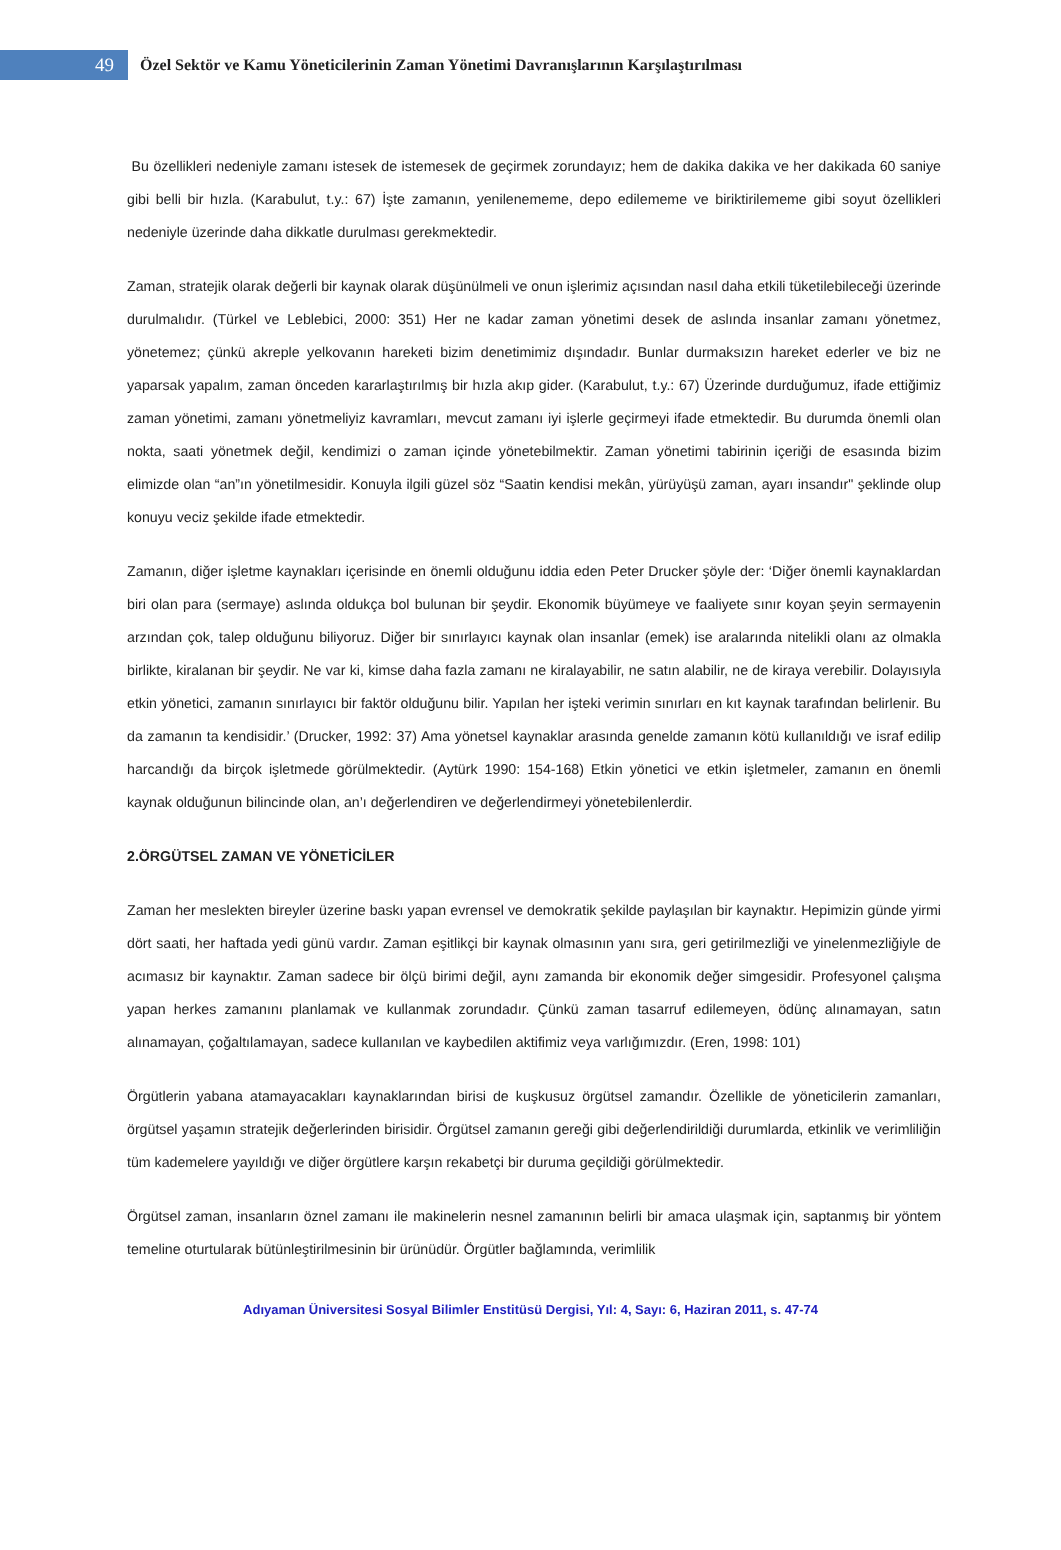49
Özel Sektör ve Kamu Yöneticilerinin Zaman Yönetimi Davranışlarının Karşılaştırılması
Bu özellikleri nedeniyle zamanı istesek de istemesek de geçirmek zorundayız; hem de dakika dakika ve her dakikada 60 saniye gibi belli bir hızla. (Karabulut, t.y.: 67) İşte zamanın, yenilenememe, depo edilememe ve biriktirilememe gibi soyut özellikleri nedeniyle üzerinde daha dikkatle durulması gerekmektedir.
Zaman, stratejik olarak değerli bir kaynak olarak düşünülmeli ve onun işlerimiz açısından nasıl daha etkili tüketilebileceği üzerinde durulmalıdır. (Türkel ve Leblebici, 2000: 351) Her ne kadar zaman yönetimi desek de aslında insanlar zamanı yönetmez, yönetemez; çünkü akreple yelkovanın hareketi bizim denetimimiz dışındadır. Bunlar durmaksızın hareket ederler ve biz ne yaparsak yapalım, zaman önceden kararlaştırılmış bir hızla akıp gider. (Karabulut, t.y.: 67) Üzerinde durduğumuz, ifade ettiğimiz zaman yönetimi, zamanı yönetmeliyiz kavramları, mevcut zamanı iyi işlerle geçirmeyi ifade etmektedir. Bu durumda önemli olan nokta, saati yönetmek değil, kendimizi o zaman içinde yönetebilmektir. Zaman yönetimi tabirinin içeriği de esasında bizim elimizde olan “an”ın yönetilmesidir. Konuyla ilgili güzel söz “Saatin kendisi mekân, yürüyüşü zaman, ayarı insandır" şeklinde olup konuyu veciz şekilde ifade etmektedir.
Zamanın, diğer işletme kaynakları içerisinde en önemli olduğunu iddia eden Peter Drucker şöyle der: ‘Diğer önemli kaynaklardan biri olan para (sermaye) aslında oldukça bol bulunan bir şeydir. Ekonomik büyümeye ve faaliyete sınır koyan şeyin sermayenin arzından çok, talep olduğunu biliyoruz. Diğer bir sınırlayıcı kaynak olan insanlar (emek) ise aralarında nitelikli olanı az olmakla birlikte, kiralanan bir şeydir. Ne var ki, kimse daha fazla zamanı ne kiralayabilir, ne satın alabilir, ne de kiraya verebilir. Dolayısıyla etkin yönetici, zamanın sınırlayıcı bir faktör olduğunu bilir. Yapılan her işteki verimin sınırları en kıt kaynak tarafından belirlenir. Bu da zamanın ta kendisidir.’ (Drucker, 1992: 37) Ama yönetsel kaynaklar arasında genelde zamanın kötü kullanıldığı ve israf edilip harcandığı da birçok işletmede görülmektedir. (Aytürk 1990: 154-168) Etkin yönetici ve etkin işletmeler, zamanın en önemli kaynak olduğunun bilincinde olan, an’ı değerlendiren ve değerlendirmeyi yönetebilenlerdir.
2.ÖRGÜTSEL ZAMAN VE YÖNETİCİLER
Zaman her meslekten bireyler üzerine baskı yapan evrensel ve demokratik şekilde paylaşılan bir kaynaktır. Hepimizin günde yirmi dört saati, her haftada yedi günü vardır. Zaman eşitlikçi bir kaynak olmasının yanı sıra, geri getirilmezliği ve yinelenmezliğiyle de acımasız bir kaynaktır. Zaman sadece bir ölçü birimi değil, aynı zamanda bir ekonomik değer simgesidir. Profesyonel çalışma yapan herkes zamanını planlamak ve kullanmak zorundadır. Çünkü zaman tasarruf edilemeyen, ödünç alınamayan, satın alınamayan, çoğaltılamayan, sadece kullanılan ve kaybedilen aktifimiz veya varlığımızdır. (Eren, 1998: 101)
Örgütlerin yabana atamayacakları kaynaklarından birisi de kuşkusuz örgütsel zamandır. Özellikle de yöneticilerin zamanları, örgütsel yaşamın stratejik değerlerinden birisidir. Örgütsel zamanın gereği gibi değerlendirildiği durumlarda, etkinlik ve verimliliğin tüm kademelere yayıldığı ve diğer örgütlere karşın rekabetçi bir duruma geçildiği görülmektedir.
Örgütsel zaman, insanların öznel zamanı ile makinelerin nesnel zamanının belirli bir amaca ulaşmak için, saptanmış bir yöntem temeline oturtularak bütünleştirilmesinin bir ürünüdür. Örgütler bağlamında, verimlilik
Adıyaman Üniversitesi Sosyal Bilimler Enstitüsü Dergisi, Yıl: 4, Sayı: 6, Haziran 2011, s. 47-74